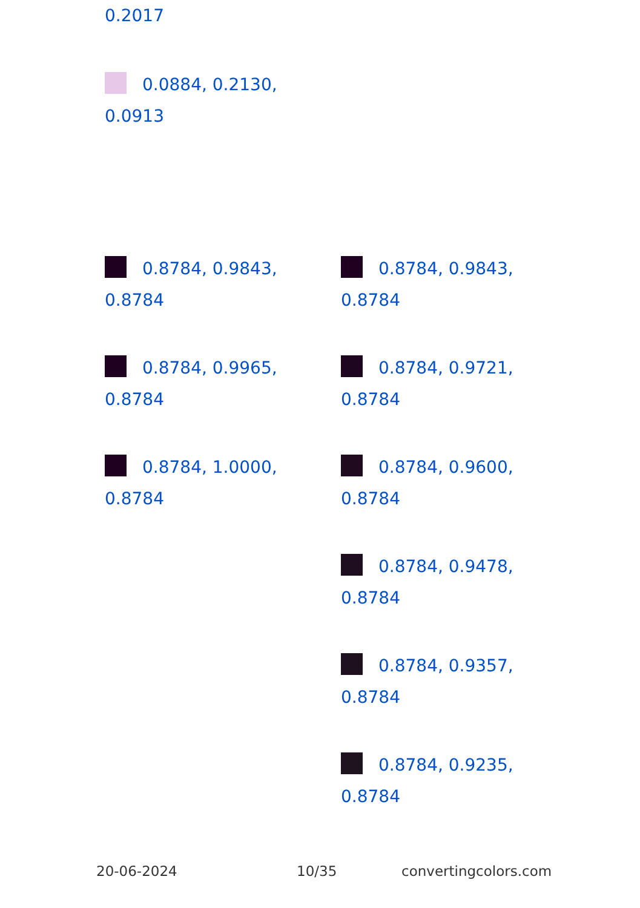0.2017
0.0884, 0.2130, 0.0913
0.8784, 0.9843, 0.8784
0.8784, 0.9843, 0.8784
0.8784, 0.9965, 0.8784
0.8784, 0.9721, 0.8784
0.8784, 1.0000, 0.8784
0.8784, 0.9600, 0.8784
0.8784, 0.9478, 0.8784
0.8784, 0.9357, 0.8784
0.8784, 0.9235, 0.8784
20-06-2024 10/35 convertingcolors.com